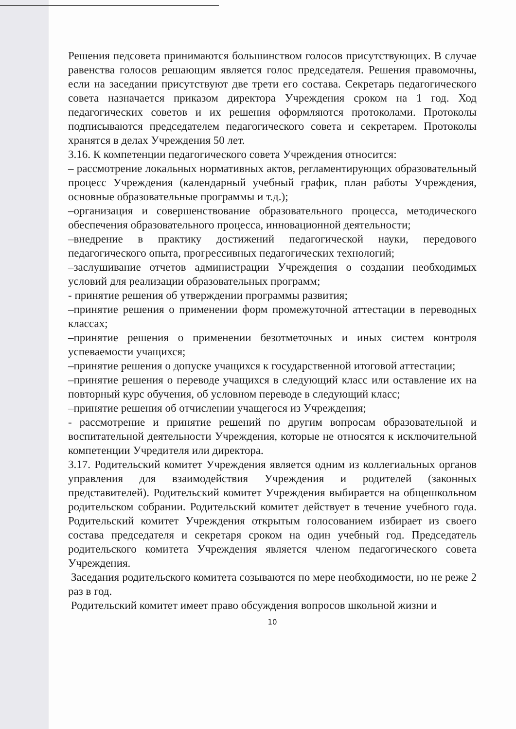Решения педсовета принимаются большинством голосов присутствующих. В случае равенства голосов решающим является голос председателя. Решения правомочны, если на заседании присутствуют две трети его состава. Секретарь педагогического совета назначается приказом директора Учреждения сроком на 1 год. Ход педагогических советов и их решения оформляются протоколами. Протоколы подписываются председателем педагогического совета и секретарем. Протоколы хранятся в делах Учреждения 50 лет.
3.16. К компетенции педагогического совета Учреждения относится:
– рассмотрение локальных нормативных актов, регламентирующих образовательный процесс Учреждения (календарный учебный график, план работы Учреждения, основные образовательные программы и т.д.);
–организация и совершенствование образовательного процесса, методического обеспечения образовательного процесса, инновационной деятельности;
–внедрение в практику достижений педагогической науки, передового педагогического опыта, прогрессивных педагогических технологий;
–заслушивание отчетов администрации Учреждения о создании необходимых условий для реализации образовательных программ;
- принятие решения об утверждении программы развития;
–принятие решения о применении форм промежуточной аттестации в переводных классах;
–принятие решения о применении безотметочных и иных систем контроля успеваемости учащихся;
–принятие решения о допуске учащихся к государственной итоговой аттестации;
–принятие решения о переводе учащихся в следующий класс или оставление их на повторный курс обучения, об условном переводе в следующий класс;
–принятие решения об отчислении учащегося из Учреждения;
- рассмотрение и принятие решений по другим вопросам образовательной и воспитательной деятельности Учреждения, которые не относятся к исключительной компетенции Учредителя или директора.
3.17. Родительский комитет Учреждения является одним из коллегиальных органов управления для взаимодействия Учреждения и родителей (законных представителей). Родительский комитет Учреждения выбирается на общешкольном родительском собрании. Родительский комитет действует в течение учебного года. Родительский комитет Учреждения открытым голосованием избирает из своего состава председателя и секретаря сроком на один учебный год. Председатель родительского комитета Учреждения является членом педагогического совета Учреждения.
Заседания родительского комитета созываются по мере необходимости, но не реже 2 раз в год.
Родительский комитет имеет право обсуждения вопросов школьной жизни и
10